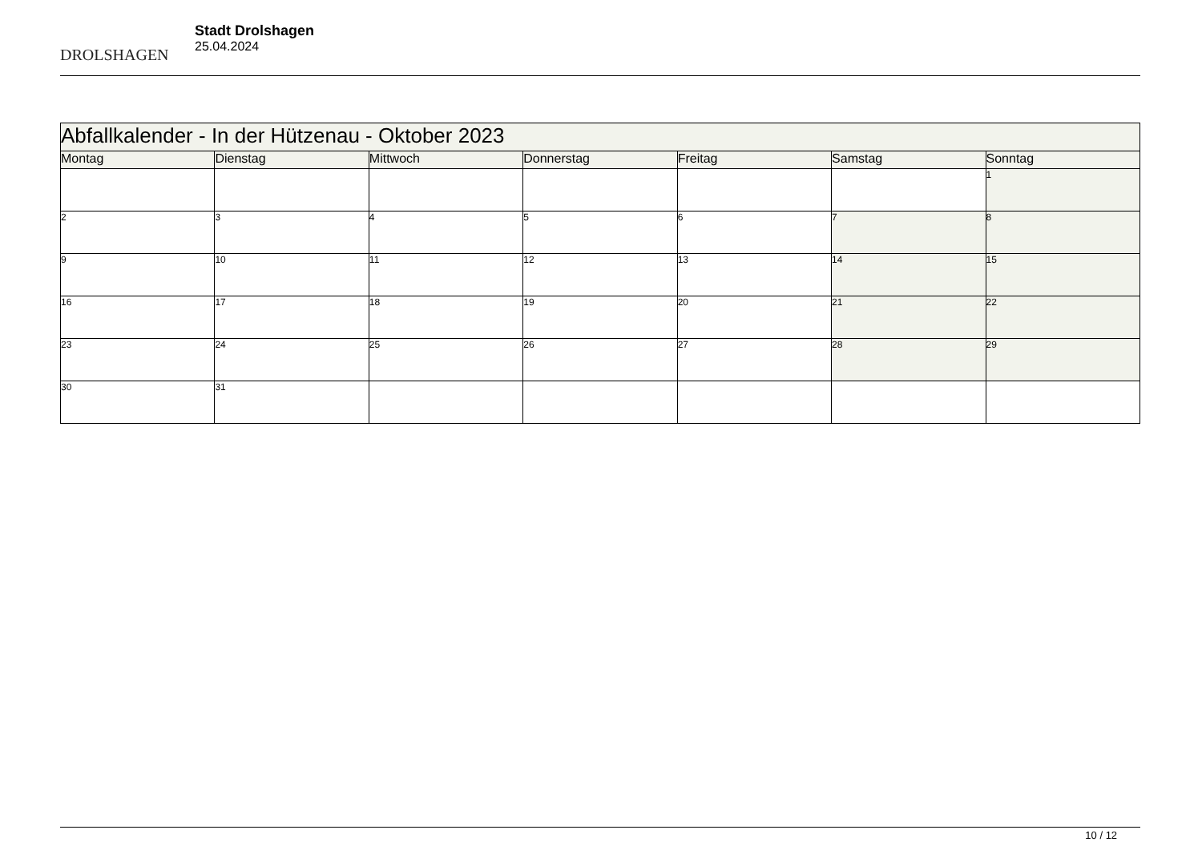DROLSHAGEN
Stadt Drolshagen
25.04.2024
| Abfallkalender - In der Hützenau - Oktober 2023 | | | | | | |
| --- | --- | --- | --- | --- | --- | --- |
| Montag | Dienstag | Mittwoch | Donnerstag | Freitag | Samstag | Sonntag |
| | | | | | | 1 |
| 2 | 3 | 4 | 5 | 6 | 7 | 8 |
| 9 | 10 | 11 | 12 | 13 | 14 | 15 |
| 16 | 17 | 18 | 19 | 20 | 21 | 22 |
| 23 | 24 | 25 | 26 | 27 | 28 | 29 |
| 30 | 31 | | | | | |
10 / 12